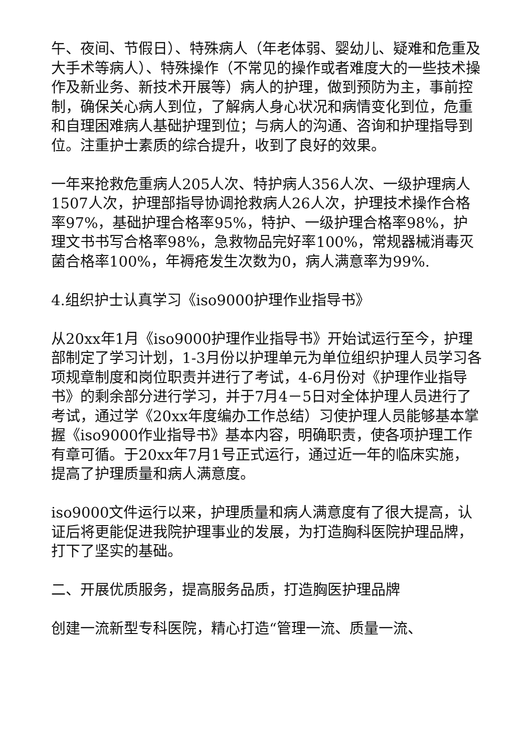午、夜间、节假日）、特殊病人（年老体弱、婴幼儿、疑难和危重及大手术等病人）、特殊操作（不常见的操作或者难度大的一些技术操作及新业务、新技术开展等）病人的护理，做到预防为主，事前控制，确保关心病人到位，了解病人身心状况和病情变化到位，危重和自理困难病人基础护理到位；与病人的沟通、咨询和护理指导到位。注重护士素质的综合提升，收到了良好的效果。
一年来抢救危重病人205人次、特护病人356人次、一级护理病人1507人次，护理部指导协调抢救病人26人次，护理技术操作合格率97%，基础护理合格率95%，特护、一级护理合格率98%，护理文书书写合格率98%，急救物品完好率100%，常规器械消毒灭菌合格率100%，年褥疮发生次数为0，病人满意率为99%.
4.组织护士认真学习《iso9000护理作业指导书》
从20xx年1月《iso9000护理作业指导书》开始试运行至今，护理部制定了学习计划，1-3月份以护理单元为单位组织护理人员学习各项规章制度和岗位职责并进行了考试，4-6月份对《护理作业指导书》的剩余部分进行学习，并于7月4－5日对全体护理人员进行了考试，通过学《20xx年度编办工作总结）习使护理人员能够基本掌握《iso9000作业指导书》基本内容，明确职责，使各项护理工作有章可循。于20xx年7月1号正式运行，通过近一年的临床实施，提高了护理质量和病人满意度。
iso9000文件运行以来，护理质量和病人满意度有了很大提高，认证后将更能促进我院护理事业的发展，为打造胸科医院护理品牌，打下了坚实的基础。
二、开展优质服务，提高服务品质，打造胸医护理品牌
创建一流新型专科医院，精心打造“管理一流、质量一流、